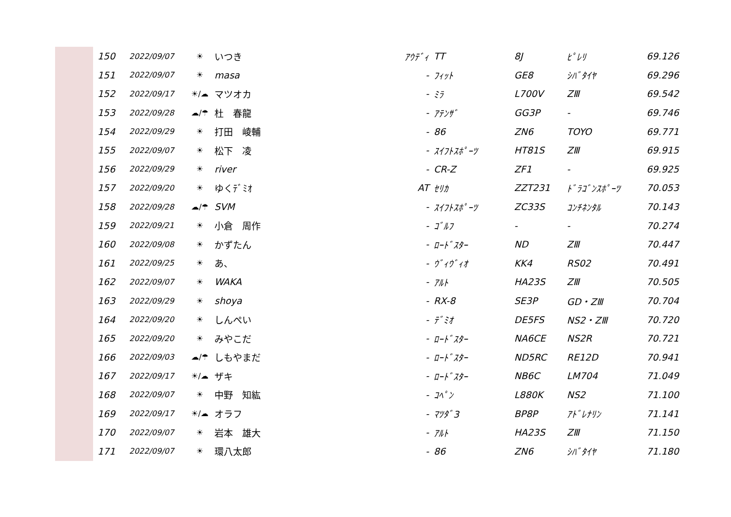| 150 | 2022/09/07 | ☀ | いつき | ｱｳﾃﾞｨ | TT | 8J | ﾋﾟﾚﾘ | 69.126 |
| 151 | 2022/09/07 | ☀ | masa | - | ﾌｨｯﾄ | GE8 | ｼﾊﾞﾀｲﾔ | 69.296 |
| 152 | 2022/09/17 | ☀/☁ | マツオカ | - | ﾐﾗ | L700V | ZⅢ | 69.542 |
| 153 | 2022/09/28 | ☁/☂ | 杜 春龍 | - | ｱﾃﾝｻﾞ | GG3P | - | 69.746 |
| 154 | 2022/09/29 | ☀ | 打田 崚輔 | - | 86 | ZN6 | TOYO | 69.771 |
| 155 | 2022/09/07 | ☀ | 松下 凌 | - | ｽｲﾌﾄｽﾎﾟｰﾂ | HT81S | ZⅢ | 69.915 |
| 156 | 2022/09/29 | ☀ | river | - | CR-Z | ZF1 | - | 69.925 |
| 157 | 2022/09/20 | ☀ | ゆくﾃﾞﾐｵ | AT | ｾﾘｶ | ZZT231 | ﾄﾞﾗｺﾞﾝｽﾎﾟｰﾂ | 70.053 |
| 158 | 2022/09/28 | ☁/☂ | SVM | - | ｽｲﾌﾄｽﾎﾟｰﾂ | ZC33S | ｺﾝﾁﾈﾝﾀﾙ | 70.143 |
| 159 | 2022/09/21 | ☀ | 小倉 周作 | - | ｺﾞﾙﾌ | - | - | 70.274 |
| 160 | 2022/09/08 | ☀ | かずたん | - | ﾛｰﾄﾞｽﾀｰ | ND | ZⅢ | 70.447 |
| 161 | 2022/09/25 | ☀ | あ、 | - | ｳﾞｨｳﾞｨｵ | KK4 | RS02 | 70.491 |
| 162 | 2022/09/07 | ☀ | WAKA | - | ｱﾙﾄ | HA23S | ZⅢ | 70.505 |
| 163 | 2022/09/29 | ☀ | shoya | - | RX-8 | SE3P | GD・ZⅢ | 70.704 |
| 164 | 2022/09/20 | ☀ | しんぺい | - | ﾃﾞﾐｵ | DE5FS | NS2・ZⅢ | 70.720 |
| 165 | 2022/09/20 | ☀ | みやこだ | - | ﾛｰﾄﾞｽﾀｰ | NA6CE | NS2R | 70.721 |
| 166 | 2022/09/03 | ☁/☂ | しもやまだ | - | ﾛｰﾄﾞｽﾀｰ | ND5RC | RE12D | 70.941 |
| 167 | 2022/09/17 | ☀/☁ | ザキ | - | ﾛｰﾄﾞｽﾀｰ | NB6C | LM704 | 71.049 |
| 168 | 2022/09/07 | ☀ | 中野 知紘 | - | ｺﾍﾟﾝ | L880K | NS2 | 71.100 |
| 169 | 2022/09/17 | ☀/☁ | オラフ | - | ﾏﾂﾀﾞ3 | BP8P | ｱﾄﾞﾚﾅﾘﾝ | 71.141 |
| 170 | 2022/09/07 | ☀ | 岩本 雄大 | - | ｱﾙﾄ | HA23S | ZⅢ | 71.150 |
| 171 | 2022/09/07 | ☀ | 環八太郎 | - | 86 | ZN6 | ｼﾊﾞﾀｲﾔ | 71.180 |